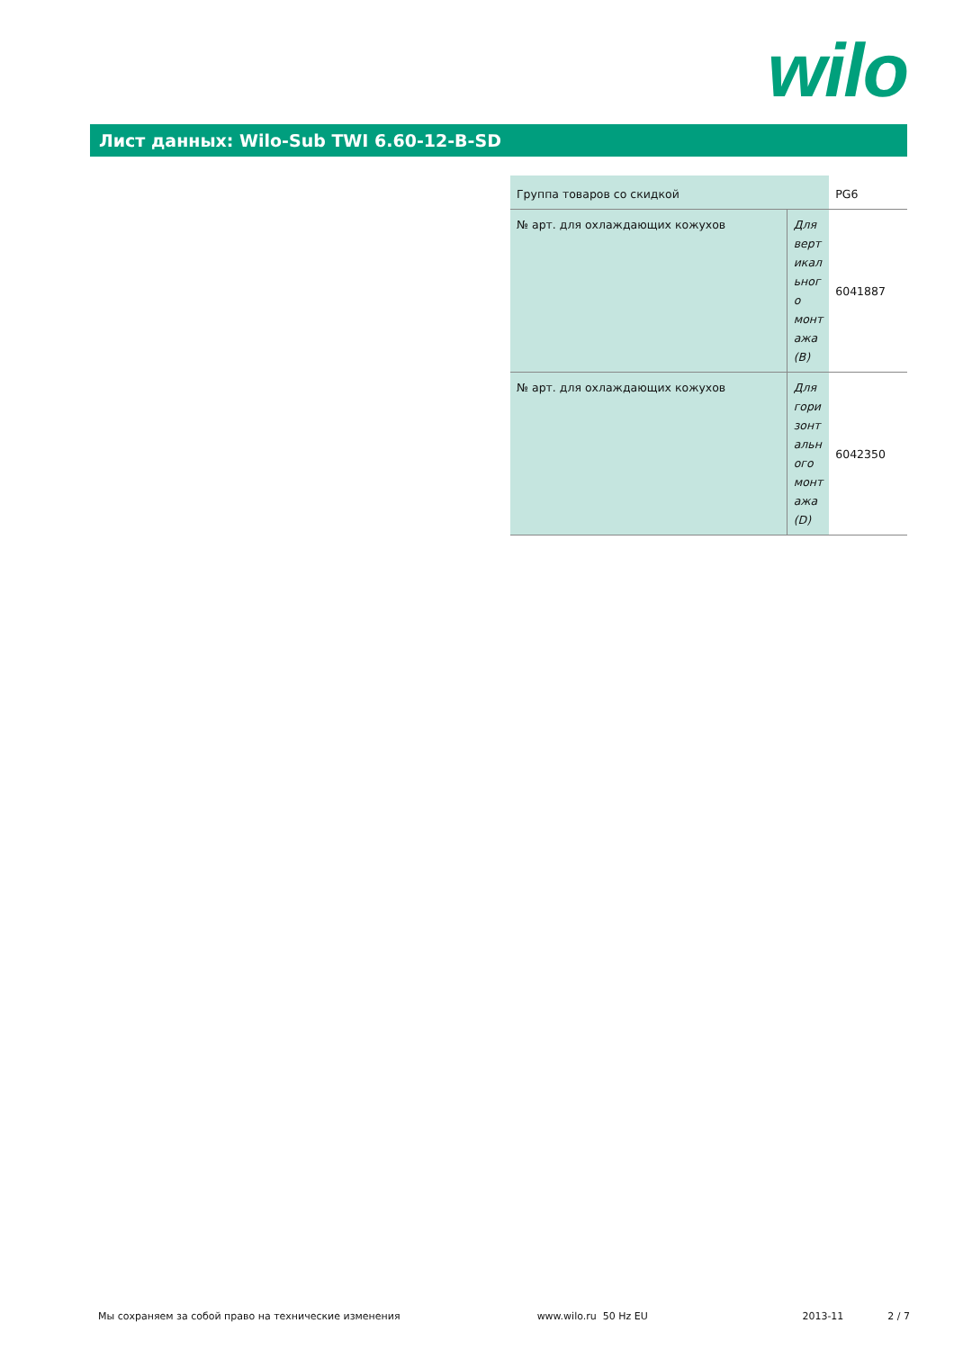wilo
Лист данных: Wilo-Sub TWI 6.60-12-B-SD
| Группа товаров со скидкой | | PG6 |
| № арт. для охлаждающих кожухов | Для верт икал ьног о монт ажа (B) | 6041887 |
| № арт. для охлаждающих кожухов | Для гори зонт альн ого монт ажа (D) | 6042350 |
Мы сохраняем за собой право на технические изменения www.wilo.ru 50 Hz EU 2013-11 2 / 7